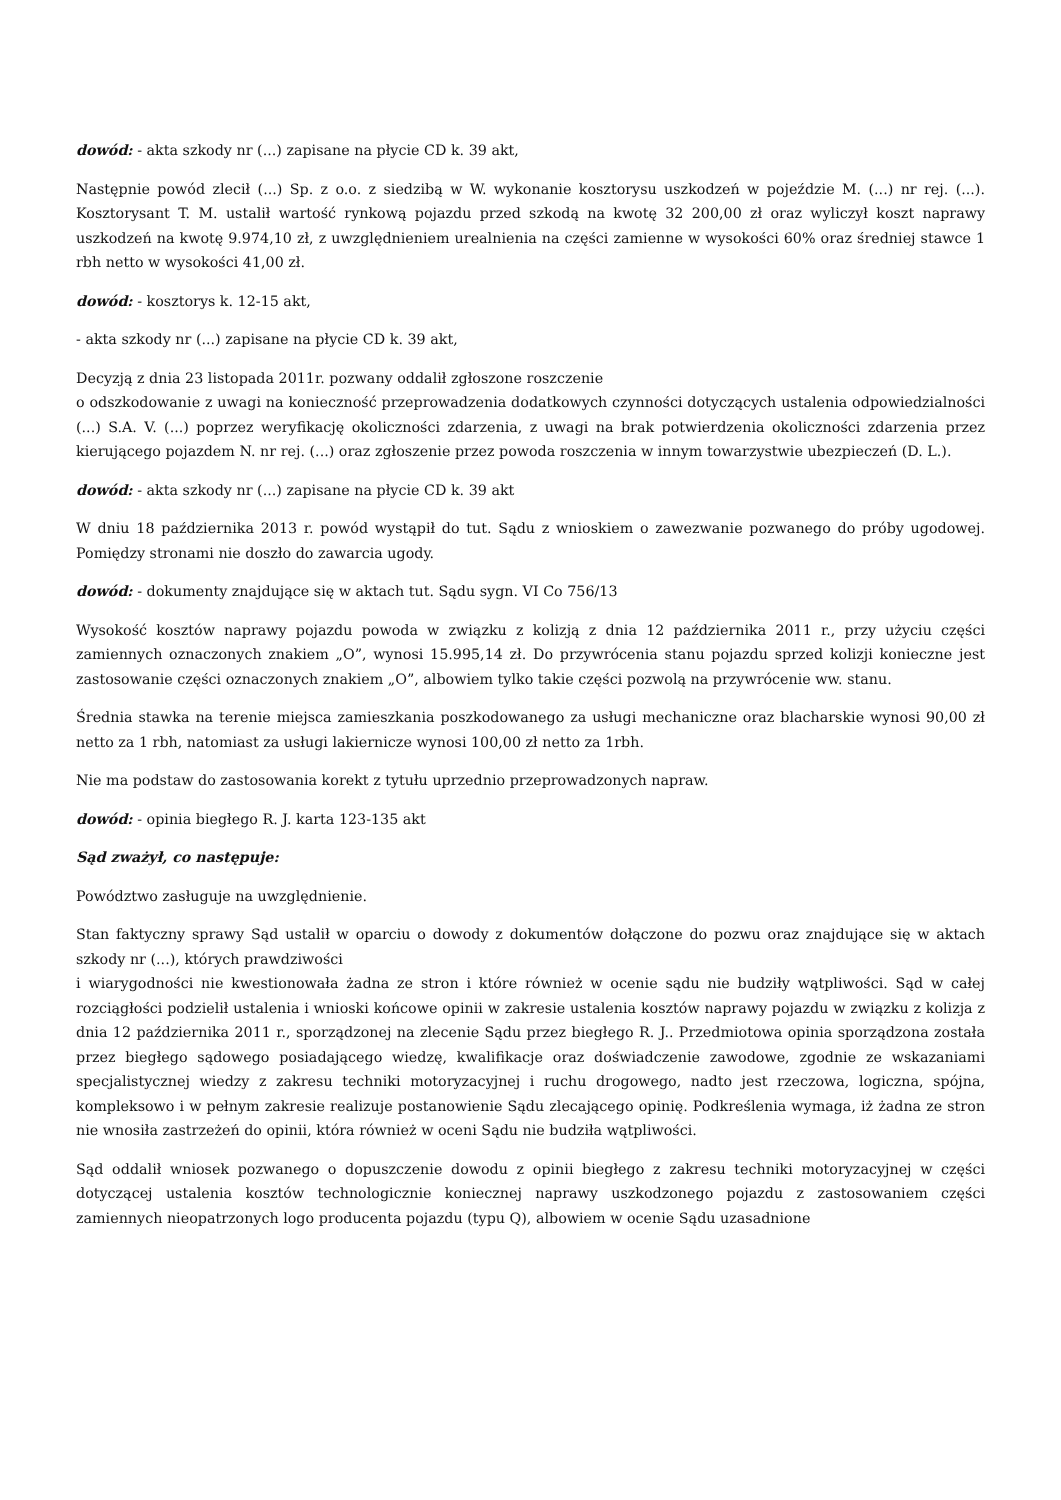dowód: - akta szkody nr (...) zapisane na płycie CD k. 39 akt,
Następnie powód zlecił (...) Sp. z o.o. z siedzibą w W. wykonanie kosztorysu uszkodzeń w pojeździe M. (...) nr rej. (...). Kosztorysant T. M. ustalił wartość rynkową pojazdu przed szkodą na kwotę 32 200,00 zł oraz wyliczył koszt naprawy uszkodzeń na kwotę 9.974,10 zł, z uwzględnieniem urealnienia na części zamienne w wysokości 60% oraz średniej stawce 1 rbh netto w wysokości 41,00 zł.
dowód: - kosztorys k. 12-15 akt,
- akta szkody nr (...) zapisane na płycie CD k. 39 akt,
Decyzją z dnia 23 listopada 2011r. pozwany oddalił zgłoszone roszczenie
o odszkodowanie z uwagi na konieczność przeprowadzenia dodatkowych czynności dotyczących ustalenia odpowiedzialności (...) S.A. V. (...) poprzez weryfikację okoliczności zdarzenia, z uwagi na brak potwierdzenia okoliczności zdarzenia przez kierującego pojazdem N. nr rej. (...) oraz zgłoszenie przez powoda roszczenia w innym towarzystwie ubezpieczeń (D. L.).
dowód: - akta szkody nr (...) zapisane na płycie CD k. 39 akt
W dniu 18 października 2013 r. powód wystąpił do tut. Sądu z wnioskiem o zawezwanie pozwanego do próby ugodowej. Pomiędzy stronami nie doszło do zawarcia ugody.
dowód: - dokumenty znajdujące się w aktach tut. Sądu sygn. VI Co 756/13
Wysokość kosztów naprawy pojazdu powoda w związku z kolizją z dnia 12 października 2011 r., przy użyciu części zamiennych oznaczonych znakiem „O”, wynosi 15.995,14 zł. Do przywrócenia stanu pojazdu sprzed kolizji konieczne jest zastosowanie części oznaczonych znakiem „O”, albowiem tylko takie części pozwolą na przywrócenie ww. stanu.
Średnia stawka na terenie miejsca zamieszkania poszkodowanego za usługi mechaniczne oraz blacharskie wynosi 90,00 zł netto za 1 rbh, natomiast za usługi lakiernicze wynosi 100,00 zł netto za 1rbh.
Nie ma podstaw do zastosowania korekt z tytułu uprzednio przeprowadzonych napraw.
dowód: - opinia biegłego R. J. karta 123-135 akt
Sąd zważył, co następuje:
Powództwo zasługuje na uwzględnienie.
Stan faktyczny sprawy Sąd ustalił w oparciu o dowody z dokumentów dołączone do pozwu oraz znajdujące się w aktach szkody nr (...), których prawdziwości
i wiarygodności nie kwestionowała żadna ze stron i które również w ocenie sądu nie budziły wątpliwości. Sąd w całej rozciągłości podzielił ustalenia i wnioski końcowe opinii w zakresie ustalenia kosztów naprawy pojazdu w związku z kolizja z dnia 12 października 2011 r., sporządzonej na zlecenie Sądu przez biegłego R. J.. Przedmiotowa opinia sporządzona została przez biegłego sądowego posiadającego wiedzę, kwalifikacje oraz doświadczenie zawodowe, zgodnie ze wskazaniami specjalistycznej wiedzy z zakresu techniki motoryzacyjnej i ruchu drogowego, nadto jest rzeczowa, logiczna, spójna, kompleksowo i w pełnym zakresie realizuje postanowienie Sądu zlecającego opinię. Podkreślenia wymaga, iż żadna ze stron nie wnosiła zastrzeżeń do opinii, która również w oceni Sądu nie budziła wątpliwości.
Sąd oddalił wniosek pozwanego o dopuszczenie dowodu z opinii biegłego z zakresu techniki motoryzacyjnej w części dotyczącej ustalenia kosztów technologicznie koniecznej naprawy uszkodzonego pojazdu z zastosowaniem części zamiennych nieopatrzonych logo producenta pojazdu (typu Q), albowiem w ocenie Sądu uzasadnione